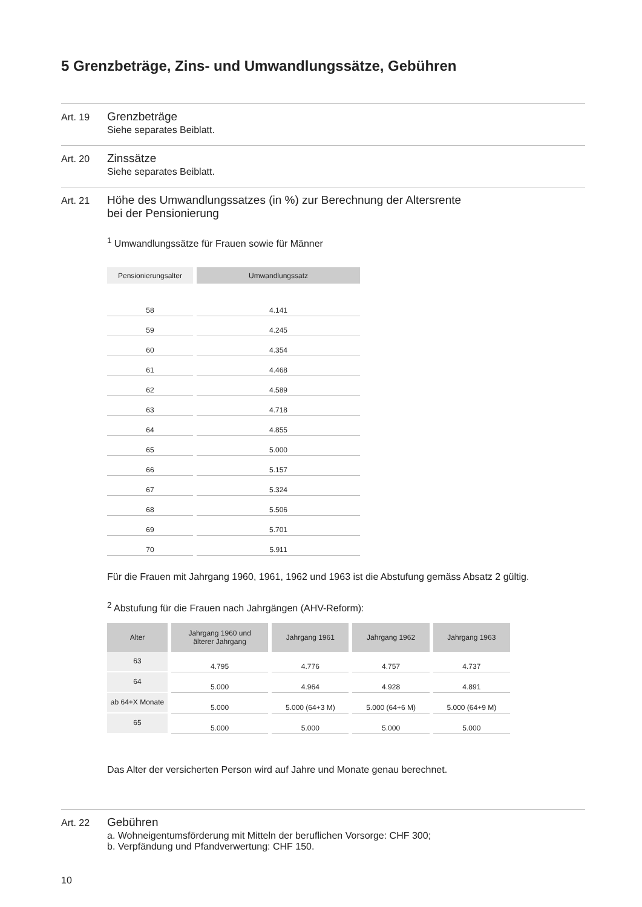5 Grenzbeträge, Zins- und Umwandlungssätze, Gebühren
Art. 19
Grenzbeträge
Siehe separates Beiblatt.
Art. 20
Zinssätze
Siehe separates Beiblatt.
Art. 21
Höhe des Umwandlungssatzes (in %) zur Berechnung der Altersrente
bei der Pensionierung
<sup>1</sup> Umwandlungssätze für Frauen sowie für Männer
| Pensionierungsalter | Umwandlungssatz |
| --- | --- |
| 58 | 4.141 |
| 59 | 4.245 |
| 60 | 4.354 |
| 61 | 4.468 |
| 62 | 4.589 |
| 63 | 4.718 |
| 64 | 4.855 |
| 65 | 5.000 |
| 66 | 5.157 |
| 67 | 5.324 |
| 68 | 5.506 |
| 69 | 5.701 |
| 70 | 5.911 |
Für die Frauen mit Jahrgang 1960, 1961, 1962 und 1963 ist die Abstufung gemäss Absatz 2 gültig.
<sup>2</sup> Abstufung für die Frauen nach Jahrgängen (AHV-Reform):
| Alter | Jahrgang 1960 und älterer Jahrgang | Jahrgang 1961 | Jahrgang 1962 | Jahrgang 1963 |
| --- | --- | --- | --- | --- |
| 63 | 4.795 | 4.776 | 4.757 | 4.737 |
| 64 | 5.000 | 4.964 | 4.928 | 4.891 |
| ab 64+X Monate | 5.000 | 5.000 (64+3 M) | 5.000 (64+6 M) | 5.000 (64+9 M) |
| 65 | 5.000 | 5.000 | 5.000 | 5.000 |
Das Alter der versicherten Person wird auf Jahre und Monate genau berechnet.
Art. 22
Gebühren
a. Wohneigentumsförderung mit Mitteln der beruflichen Vorsorge: CHF 300;
b. Verpfändung und Pfandverwertung: CHF 150.
10